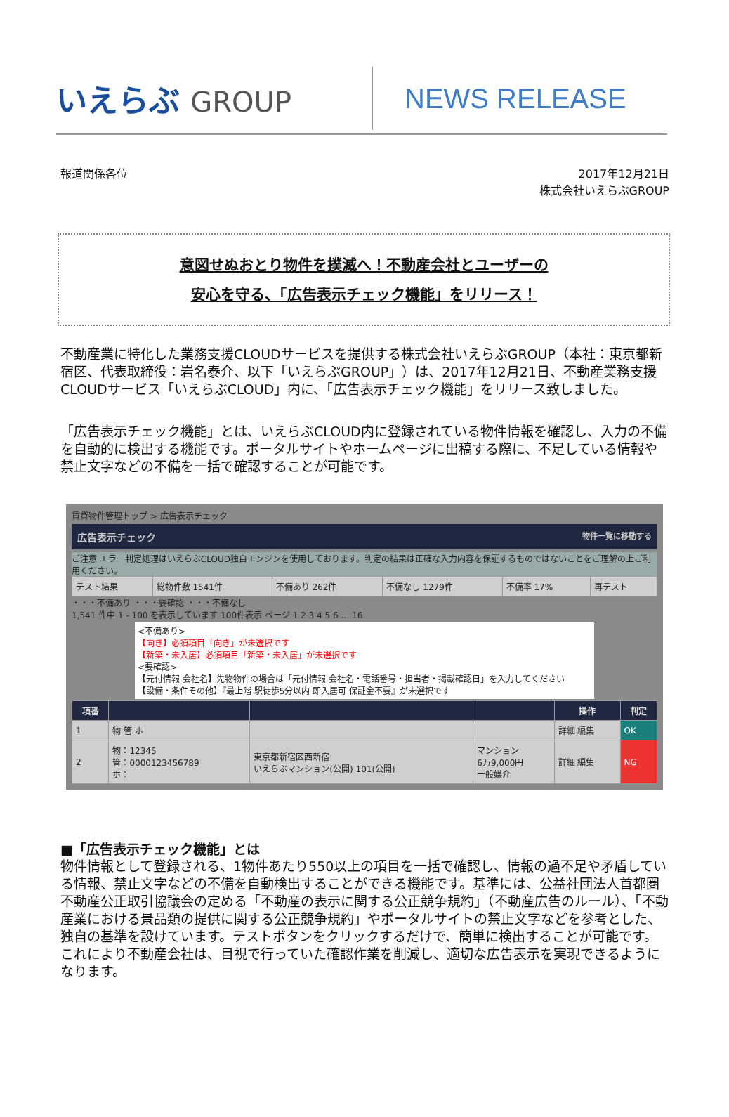いえらぶ GROUP NEWS RELEASE
報道関係各位 2017年12月21日
株式会社いえらぶGROUP
意図せぬおとり物件を撲滅へ！不動産会社とユーザーの
安心を守る、「広告表示チェック機能」をリリース！
不動産業に特化した業務支援CLOUDサービスを提供する株式会社いえらぶGROUP（本社：東京都新宿区、代表取締役：岩名泰介、以下「いえらぶGROUP」）は、2017年12月21日、不動産業務支援CLOUDサービス「いえらぶCLOUD」内に、「広告表示チェック機能」をリリース致しました。
「広告表示チェック機能」とは、いえらぶCLOUD内に登録されている物件情報を確認し、入力の不備を自動的に検出する機能です。ポータルサイトやホームページに出稿する際に、不足している情報や禁止文字などの不備を一括で確認することが可能です。
賃貸物件管理トップ > 広告表示チェック
広告表示チェック 物件一覧に移動する
ご注意 エラー判定処理はいえらぶCLOUD独自エンジンを使用しております。判定の結果は正確な入力内容を保証するものではないことをご理解の上ご利用ください。
| テスト結果 | 総物件数 1541件 | 不備あり 262件 | 不備なし 1279件 | 不備率 17% | 再テスト |
・・・不備あり ・・・要確認 ・・・不備なし
1,541 件中 1 - 100 を表示しています 100件表示 ページ 1 2 3 4 5 6 … 16
<不備あり>
【向き】必須項目「向き」が未選択です
【新築・未入居】必須項目「新築・未入居」が未選択です
<要確認>
【元付情報 会社名】先物物件の場合は「元付情報 会社名・電話番号・担当者・掲載確認日」を入力してください
【設備・条件その他】『最上階 駅徒歩5分以内 即入居可 保証金不要』が未選択です
| 項番 | | | | 操作 | 判定 |
| --- | --- | --- | --- | --- | --- |
| 1 | 物 管 ホ | | | 詳細 編集 | OK |
| 2 | 物：12345 管：0000123456789 ホ： | 東京都新宿区西新宿 いえらぶマンション(公開) 101(公開) | マンション 6万9,000円 一般媒介 | 詳細 編集 | NG |
■「広告表示チェック機能」とは
物件情報として登録される、1物件あたり550以上の項目を一括で確認し、情報の過不足や矛盾している情報、禁止文字などの不備を自動検出することができる機能です。基準には、公益社団法人首都圏不動産公正取引協議会の定める「不動産の表示に関する公正競争規約」（不動産広告のルール）、「不動産業における景品類の提供に関する公正競争規約」やポータルサイトの禁止文字などを参考とした、独自の基準を設けています。テストボタンをクリックするだけで、簡単に検出することが可能です。
これにより不動産会社は、目視で行っていた確認作業を削減し、適切な広告表示を実現できるようになります。